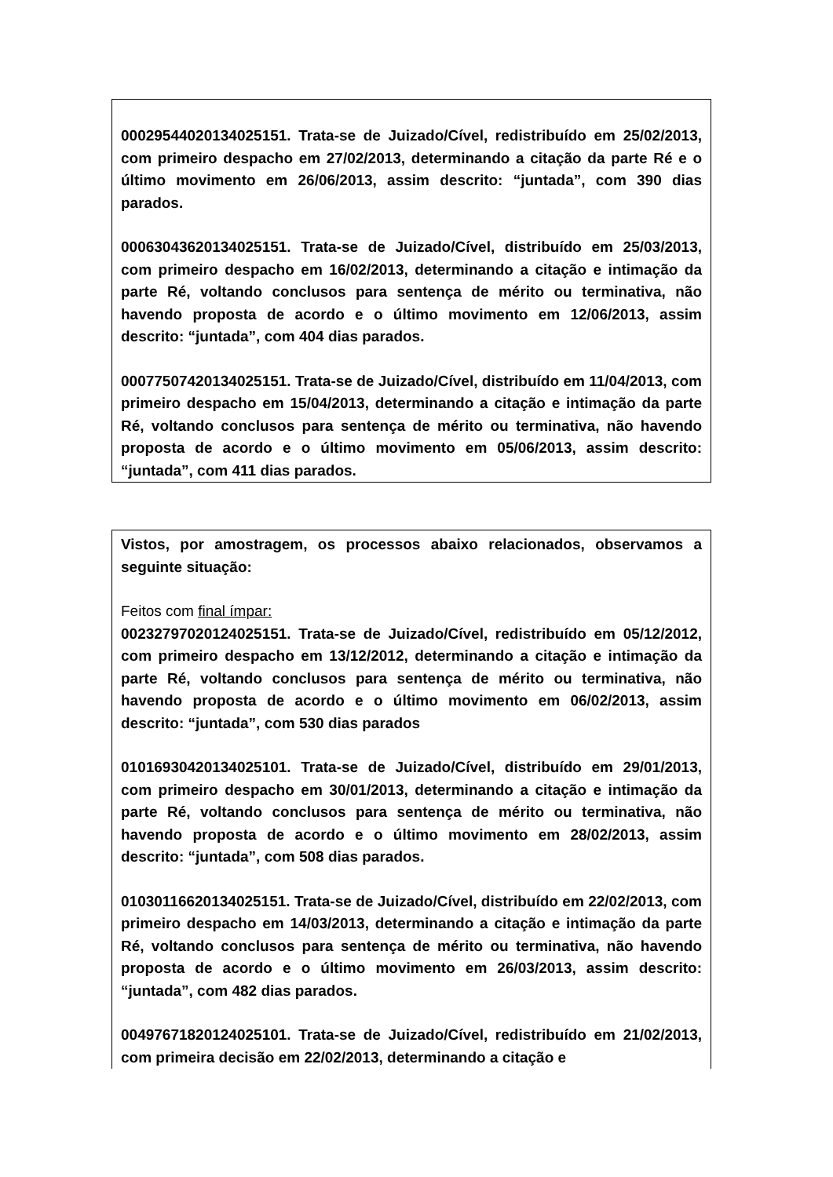00029544020134025151. Trata-se de Juizado/Cível, redistribuído em 25/02/2013, com primeiro despacho em 27/02/2013, determinando a citação da parte Ré e o último movimento em 26/06/2013, assim descrito: “juntada”, com 390 dias parados.
00063043620134025151. Trata-se de Juizado/Cível, distribuído em 25/03/2013, com primeiro despacho em 16/02/2013, determinando a citação e intimação da parte Ré, voltando conclusos para sentença de mérito ou terminativa, não havendo proposta de acordo e o último movimento em 12/06/2013, assim descrito: “juntada”, com 404 dias parados.
00077507420134025151. Trata-se de Juizado/Cível, distribuído em 11/04/2013, com primeiro despacho em 15/04/2013, determinando a citação e intimação da parte Ré, voltando conclusos para sentença de mérito ou terminativa, não havendo proposta de acordo e o último movimento em 05/06/2013, assim descrito: “juntada”, com 411 dias parados.
Vistos, por amostragem, os processos abaixo relacionados, observamos a seguinte situação:
Feitos com final ímpar:
00232797020124025151. Trata-se de Juizado/Cível, redistribuído em 05/12/2012, com primeiro despacho em 13/12/2012, determinando a citação e intimação da parte Ré, voltando conclusos para sentença de mérito ou terminativa, não havendo proposta de acordo e o último movimento em 06/02/2013, assim descrito: “juntada”, com 530 dias parados
01016930420134025101. Trata-se de Juizado/Cível, distribuído em 29/01/2013, com primeiro despacho em 30/01/2013, determinando a citação e intimação da parte Ré, voltando conclusos para sentença de mérito ou terminativa, não havendo proposta de acordo e o último movimento em 28/02/2013, assim descrito: “juntada”, com 508 dias parados.
01030116620134025151. Trata-se de Juizado/Cível, distribuído em 22/02/2013, com primeiro despacho em 14/03/2013, determinando a citação e intimação da parte Ré, voltando conclusos para sentença de mérito ou terminativa, não havendo proposta de acordo e o último movimento em 26/03/2013, assim descrito: “juntada”, com 482 dias parados.
00497671820124025101. Trata-se de Juizado/Cível, redistribuído em 21/02/2013, com primeira decisão em 22/02/2013, determinando a citação e